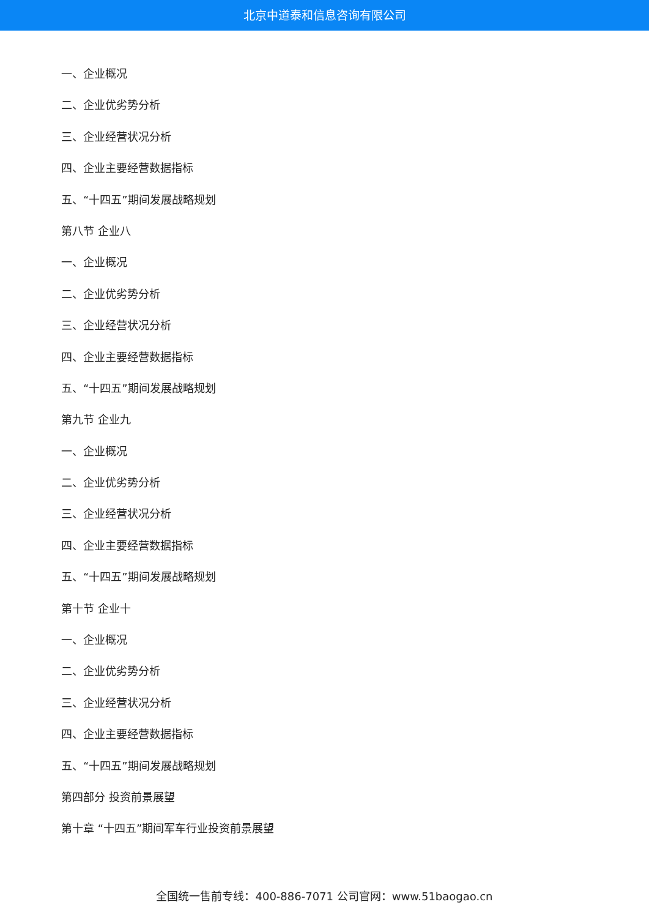北京中道泰和信息咨询有限公司
一、企业概况
二、企业优劣势分析
三、企业经营状况分析
四、企业主要经营数据指标
五、“十四五”期间发展战略规划
第八节 企业八
一、企业概况
二、企业优劣势分析
三、企业经营状况分析
四、企业主要经营数据指标
五、“十四五”期间发展战略规划
第九节 企业九
一、企业概况
二、企业优劣势分析
三、企业经营状况分析
四、企业主要经营数据指标
五、“十四五”期间发展战略规划
第十节 企业十
一、企业概况
二、企业优劣势分析
三、企业经营状况分析
四、企业主要经营数据指标
五、“十四五”期间发展战略规划
第四部分 投资前景展望
第十章 “十四五”期间军车行业投资前景展望
全国统一售前专线：400-886-7071 公司官网：www.51baogao.cn